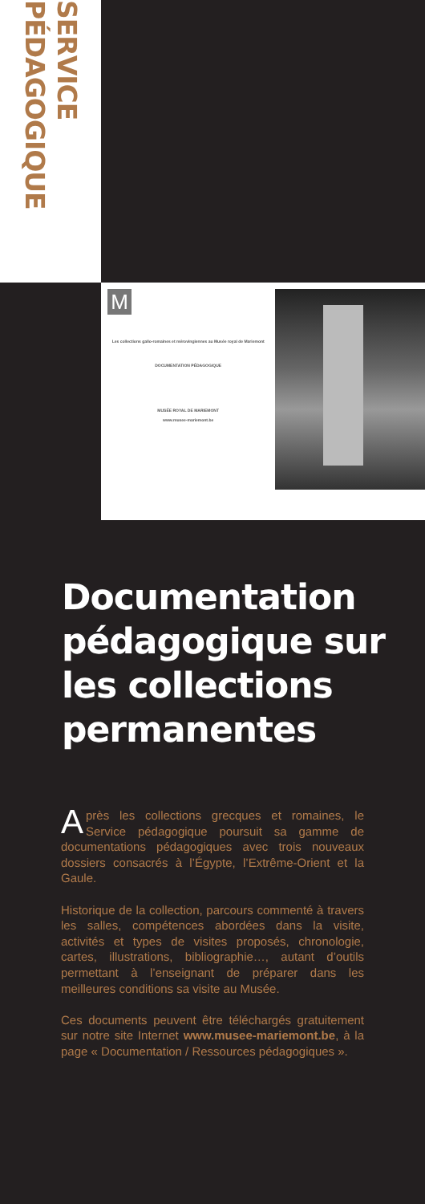SERVICE PÉDAGOGIQUE
M
Les collections gallo-romaines et mérovingiennes au Musée royal de Mariemont
DOCUMENTATION PÉDAGOGIQUE
MUSÉE ROYAL DE MARIEMONT
www.musee-mariemont.be
Documentation pédagogique sur les collections permanentes
Après les collections grecques et romaines, le Service pédagogique poursuit sa gamme de documentations pédagogiques avec trois nouveaux dossiers consacrés à l’Égypte, l’Extrême-Orient et la Gaule.
Historique de la collection, parcours commenté à travers les salles, compétences abordées dans la visite, activités et types de visites proposés, chronologie, cartes, illustrations, bibliographie…, autant d’outils permettant à l’enseignant de préparer dans les meilleures conditions sa visite au Musée.
Ces documents peuvent être téléchargés gratuitement sur notre site Internet www.musee-mariemont.be, à la page « Documentation / Ressources pédagogiques ».